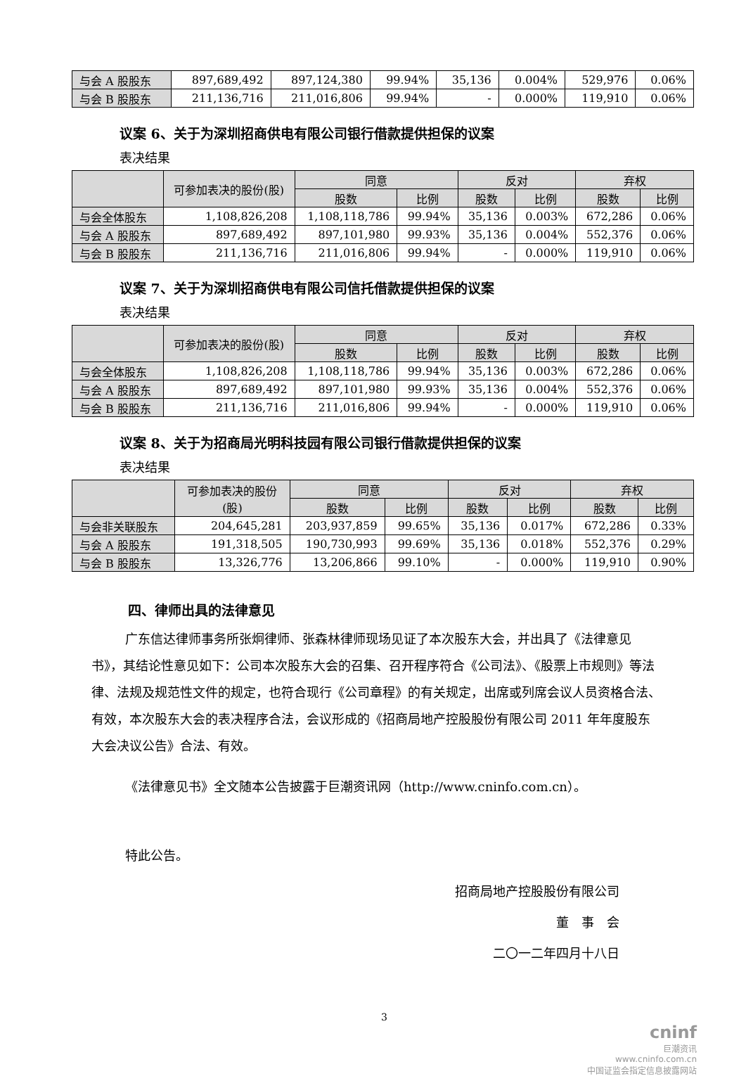| 与会 A 股股东 | 897,689,492 | 897,124,380 | 99.94% | 35,136 | 0.004% | 529,976 | 0.06% |
| 与会 B 股股东 | 211,136,716 | 211,016,806 | 99.94% | - | 0.000% | 119,910 | 0.06% |
议案 6、关于为深圳招商供电有限公司银行借款提供担保的议案
表决结果
| | 可参加表决的股份(股) | 同意 | | 反对 | | 弃权 | |
| --- | --- | --- | --- | --- | --- | --- | --- |
| | | 股数 | 比例 | 股数 | 比例 | 股数 | 比例 |
| 与会全体股东 | 1,108,826,208 | 1,108,118,786 | 99.94% | 35,136 | 0.003% | 672,286 | 0.06% |
| 与会 A 股股东 | 897,689,492 | 897,101,980 | 99.93% | 35,136 | 0.004% | 552,376 | 0.06% |
| 与会 B 股股东 | 211,136,716 | 211,016,806 | 99.94% | - | 0.000% | 119,910 | 0.06% |
议案 7、关于为深圳招商供电有限公司信托借款提供担保的议案
表决结果
| | 可参加表决的股份(股) | 同意 | | 反对 | | 弃权 | |
| --- | --- | --- | --- | --- | --- | --- | --- |
| | | 股数 | 比例 | 股数 | 比例 | 股数 | 比例 |
| 与会全体股东 | 1,108,826,208 | 1,108,118,786 | 99.94% | 35,136 | 0.003% | 672,286 | 0.06% |
| 与会 A 股股东 | 897,689,492 | 897,101,980 | 99.93% | 35,136 | 0.004% | 552,376 | 0.06% |
| 与会 B 股股东 | 211,136,716 | 211,016,806 | 99.94% | - | 0.000% | 119,910 | 0.06% |
议案 8、关于为招商局光明科技园有限公司银行借款提供担保的议案
表决结果
| | 可参加表决的股份 (股) | 同意 | | 反对 | | 弃权 | |
| --- | --- | --- | --- | --- | --- | --- | --- |
| | | 股数 | 比例 | 股数 | 比例 | 股数 | 比例 |
| 与会非关联股东 | 204,645,281 | 203,937,859 | 99.65% | 35,136 | 0.017% | 672,286 | 0.33% |
| 与会 A 股股东 | 191,318,505 | 190,730,993 | 99.69% | 35,136 | 0.018% | 552,376 | 0.29% |
| 与会 B 股股东 | 13,326,776 | 13,206,866 | 99.10% | - | 0.000% | 119,910 | 0.90% |
四、律师出具的法律意见
广东信达律师事务所张炯律师、张森林律师现场见证了本次股东大会，并出具了《法律意见书》，其结论性意见如下：公司本次股东大会的召集、召开程序符合《公司法》、《股票上市规则》等法律、法规及规范性文件的规定，也符合现行《公司章程》的有关规定，出席或列席会议人员资格合法、有效，本次股东大会的表决程序合法，会议形成的《招商局地产控股股份有限公司 2011 年年度股东大会决议公告》合法、有效。
《法律意见书》全文随本公告披露于巨潮资讯网（http://www.cninfo.com.cn）。
特此公告。
招商局地产控股股份有限公司
董　事　会
二〇一二年四月十八日
3
cninf
巨潮资讯
www.cninfo.com.cn
中国证监会指定信息披露网站